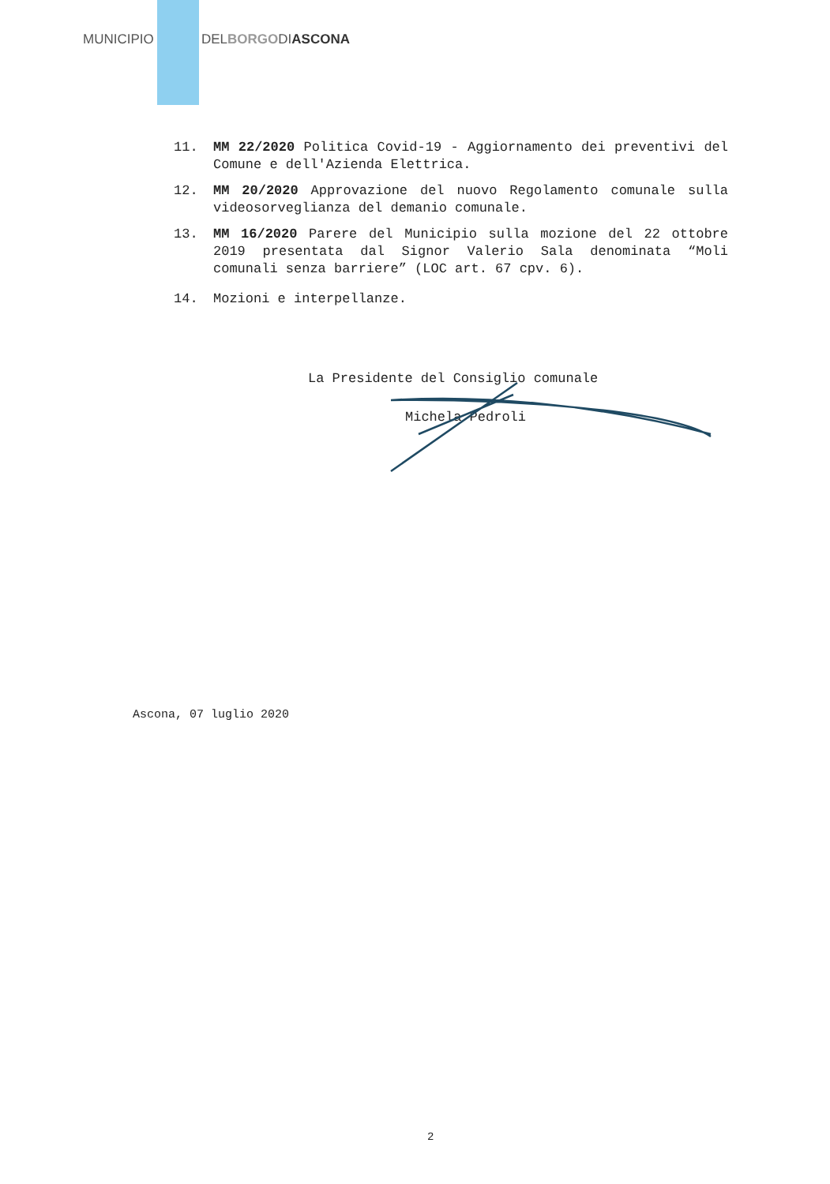MUNICIPIO DELBORGODIASCONA
11. MM 22/2020 Politica Covid-19 - Aggiornamento dei preventivi del Comune e dell'Azienda Elettrica.
12. MM 20/2020 Approvazione del nuovo Regolamento comunale sulla videosorveglianza del demanio comunale.
13. MM 16/2020 Parere del Municipio sulla mozione del 22 ottobre 2019 presentata dal Signor Valerio Sala denominata “Moli comunali senza barriere” (LOC art. 67 cpv. 6).
14. Mozioni e interpellanze.
La Presidente del Consiglio comunale
Michela Pedroli
Ascona, 07 luglio 2020
2